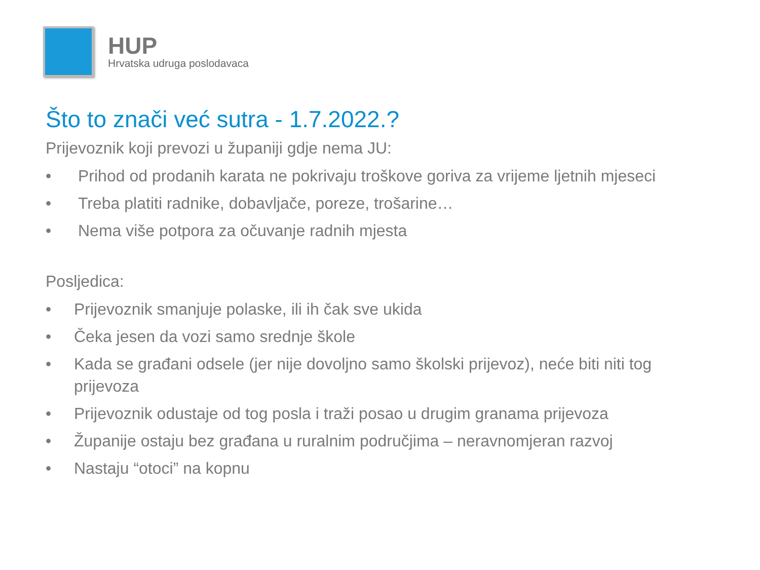HUP
Hrvatska udruga poslodavaca
Što to znači već sutra - 1.7.2022.?
Prijevoznik koji prevozi u županiji gdje nema JU:
• Prihod od prodanih karata ne pokrivaju troškove goriva za vrijeme ljetnih mjeseci
• Treba platiti radnike, dobavljače, poreze, trošarine…
• Nema više potpora za očuvanje radnih mjesta
Posljedica:
• Prijevoznik smanjuje polaske, ili ih čak sve ukida
• Čeka jesen da vozi samo srednje škole
• Kada se građani odsele (jer nije dovoljno samo školski prijevoz), neće biti niti tog prijevoza
• Prijevoznik odustaje od tog posla i traži posao u drugim granama prijevoza
• Županije ostaju bez građana u ruralnim područjima – neravnomjeran razvoj
• Nastaju “otoci” na kopnu